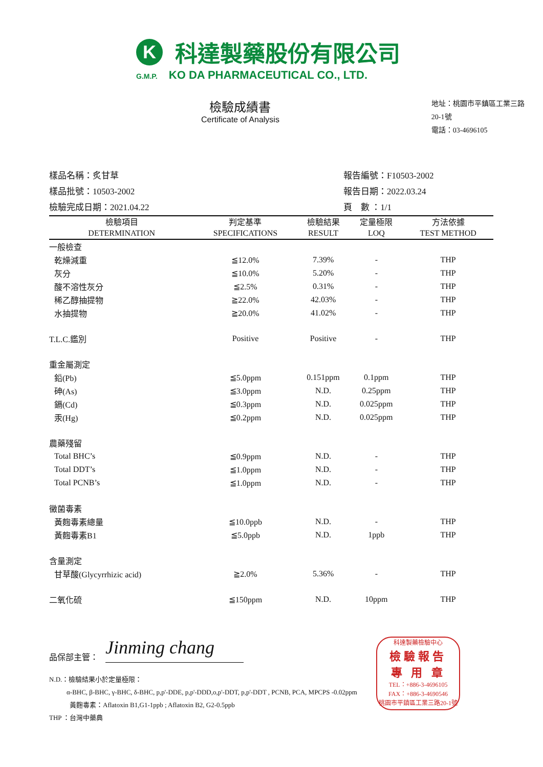K
科達製藥股份有限公司
G.M.P. KO DA PHARMACEUTICAL CO., LTD.
檢驗成績書
Certificate of Analysis
地址：桃園市平鎮區工業三路20-1號
電話：03-4696105
樣品名稱：炙甘草
樣品批號：10503-2002
檢驗完成日期：2021.04.22
報告編號：F10503-2002
報告日期：2022.03.24
頁　數 ：1/1
| 檢驗項目 DETERMINATION | 判定基準 SPECIFICATIONS | 檢驗結果 RESULT | 定量極限 LOQ | 方法依據 TEST METHOD |
| --- | --- | --- | --- | --- |
| 一般檢查 | | | | |
| 乾燥減重 | ≦12.0% | 7.39% | - | THP |
| 灰分 | ≦10.0% | 5.20% | - | THP |
| 酸不溶性灰分 | ≦2.5% | 0.31% | - | THP |
| 稀乙醇抽提物 | ≧22.0% | 42.03% | - | THP |
| 水抽提物 | ≧20.0% | 41.02% | - | THP |
| T.L.C.鑑別 | Positive | Positive | - | THP |
| 重金屬測定 | | | | |
| 鉛(Pb) | ≦5.0ppm | 0.151ppm | 0.1ppm | THP |
| 砷(As) | ≦3.0ppm | N.D. | 0.25ppm | THP |
| 鎘(Cd) | ≦0.3ppm | N.D. | 0.025ppm | THP |
| 汞(Hg) | ≦0.2ppm | N.D. | 0.025ppm | THP |
| 農藥殘留 | | | | |
| Total BHC’s | ≦0.9ppm | N.D. | - | THP |
| Total DDT’s | ≦1.0ppm | N.D. | - | THP |
| Total PCNB’s | ≦1.0ppm | N.D. | - | THP |
| 黴菌毒素 | | | | |
| 黃麴毒素總量 | ≦10.0ppb | N.D. | - | THP |
| 黃麴毒素B1 | ≦5.0ppb | N.D. | 1ppb | THP |
| 含量測定 | | | | |
| 甘草酸(Glycyrrhizic acid) | ≧2.0% | 5.36% | - | THP |
| 二氧化硫 | ≦150ppm | N.D. | 10ppm | THP |
品保部主管：
Jinming chang
N.D.：檢驗結果小於定量極限：
α-BHC, β-BHC, γ-BHC, δ-BHC, p,p'-DDE, p,p'-DDD,o,p'-DDT, p,p'-DDT , PCNB, PCA, MPCPS -0.02ppm
黃麴毒素：Aflatoxin B1,G1-1ppb ; Aflatoxin B2, G2-0.5ppb
THP ：台灣中藥典
科達製藥檢驗中心
檢驗報告
專 用 章
TEL：+886-3-4696105
FAX：+886-3-4690546
桃園市平鎮區工業三路20-1號